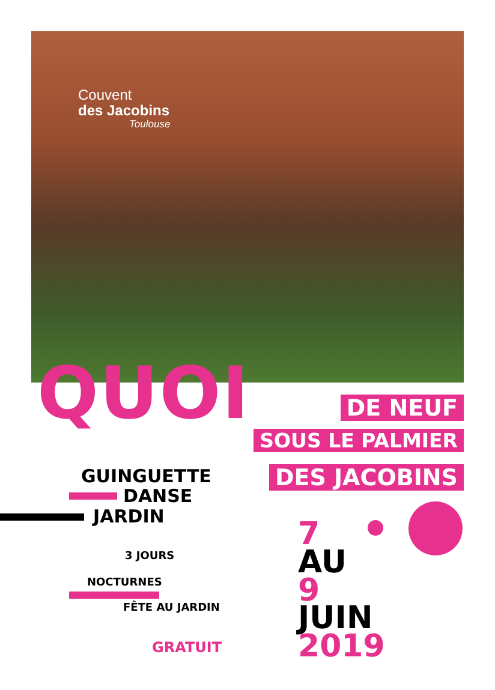Couvent
des Jacobins
Toulouse
QUOI DE NEUF
SOUS LE PALMIER
DES JACOBINS GUINGUETTE
DANSE
JARDIN
3 JOURS
NOCTURNES
FÊTE AU JARDIN
GRATUIT
7
AU
9
JUIN
2019